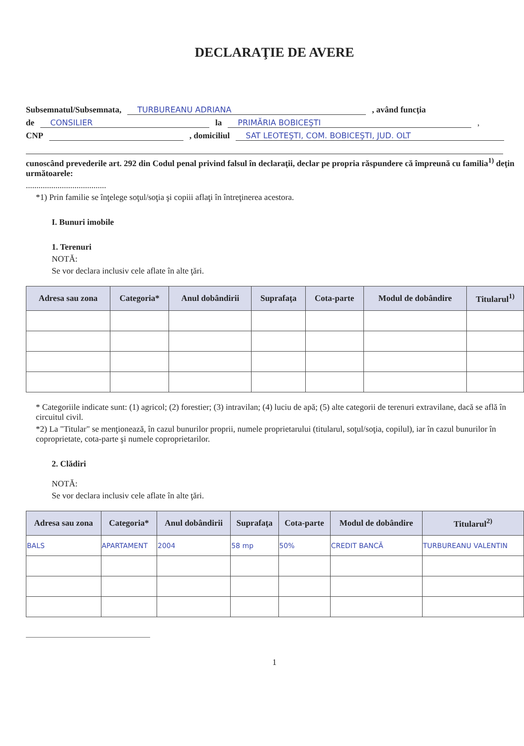DECLARAŢIE DE AVERE
Subsemnatul/Subsemnata, TURBUREANU ADRIANA , având funcţia
de CONSILIER la PRIMĂRIA BOBICEŞTI ,
CNP , domiciliul SAT LEOTEŞTI, COM. BOBICEŞTI, JUD. OLT
cunoscând prevederile art. 292 din Codul penal privind falsul în declaraţii, declar pe propria răspundere că împreună cu familia<sup>1)</sup> deţin următoarele:
......................................
*1) Prin familie se înţelege soţul/soţia şi copiii aflaţi în întreţinerea acestora.
I. Bunuri imobile
1. Terenuri
NOTĂ:
Se vor declara inclusiv cele aflate în alte ţări.
| Adresa sau zona | Categoria* | Anul dobândirii | Suprafaţa | Cota-parte | Modul de dobândire | Titularul<sup>1)</sup> |
| --- | --- | --- | --- | --- | --- | --- |
* Categoriile indicate sunt: (1) agricol; (2) forestier; (3) intravilan; (4) luciu de apă; (5) alte categorii de terenuri extravilane, dacă se află în circuitul civil.
*2) La "Titular" se menţionează, în cazul bunurilor proprii, numele proprietarului (titularul, soţul/soţia, copilul), iar în cazul bunurilor în coproprietate, cota-parte şi numele coproprietarilor.
2. Clădiri
NOTĂ:
Se vor declara inclusiv cele aflate în alte ţări.
| Adresa sau zona | Categoria* | Anul dobândirii | Suprafaţa | Cota-parte | Modul de dobândire | Titularul<sup>2)</sup> |
| --- | --- | --- | --- | --- | --- | --- |
| BALS | APARTAMENT | 2004 | 58 mp | 50% | CREDIT BANCĂ | TURBUREANU VALENTIN |
1